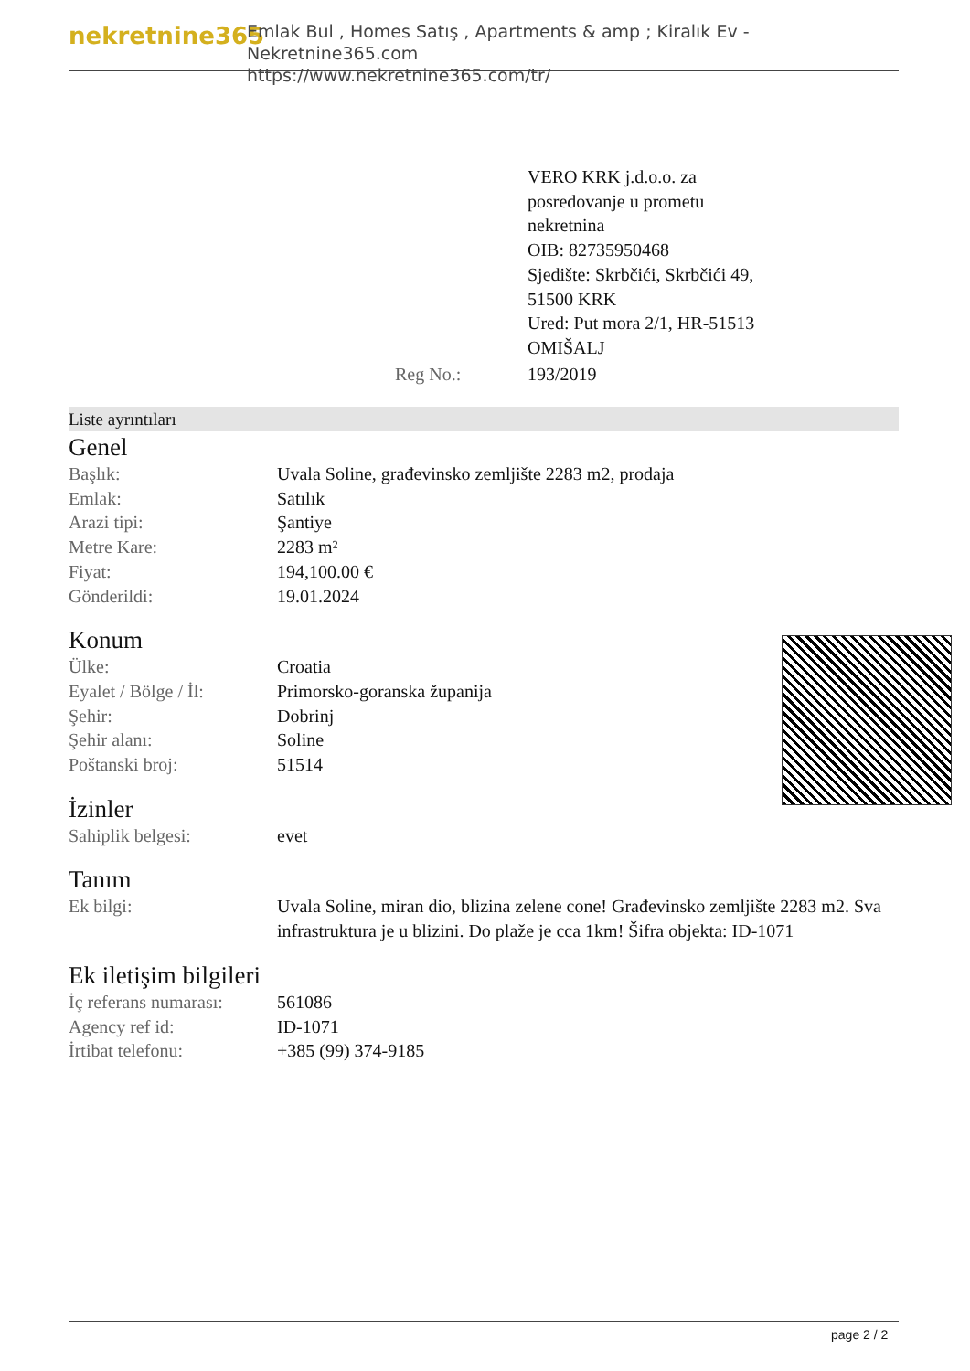nekretnine365
Emlak Bul , Homes Satış , Apartments & amp ; Kiralık Ev - Nekretnine365.com
https://www.nekretnine365.com/tr/
| | VERO KRK j.d.o.o. za posredovanje u prometu nekretnina OIB: 82735950468 Sjedište: Skrbčići, Skrbčići 49, 51500 KRK Ured: Put mora 2/1, HR-51513 OMIŠALJ |
| Reg No.: | 193/2019 |
Liste ayrıntıları
Genel
| Başlık: | Uvala Soline, građevinsko zemljište 2283 m2, prodaja |
| Emlak: | Satılık |
| Arazi tipi: | Şantiye |
| Metre Kare: | 2283 m² |
| Fiyat: | 194,100.00 € |
| Gönderildi: | 19.01.2024 |
Konum
| Ülke: | Croatia |
| Eyalet / Bölge / İl: | Primorsko-goranska županija |
| Şehir: | Dobrinj |
| Şehir alanı: | Soline |
| Poštanski broj: | 51514 |
İzinler
| Sahiplik belgesi: | evet |
Tanım
| Ek bilgi: | Uvala Soline, miran dio, blizina zelene cone! Građevinsko zemljište 2283 m2. Sva infrastruktura je u blizini. Do plaže je cca 1km! Šifra objekta: ID-1071 |
Ek iletişim bilgileri
| İç referans numarası: | 561086 |
| Agency ref id: | ID-1071 |
| İrtibat telefonu: | +385 (99) 374-9185 |
page 2 / 2